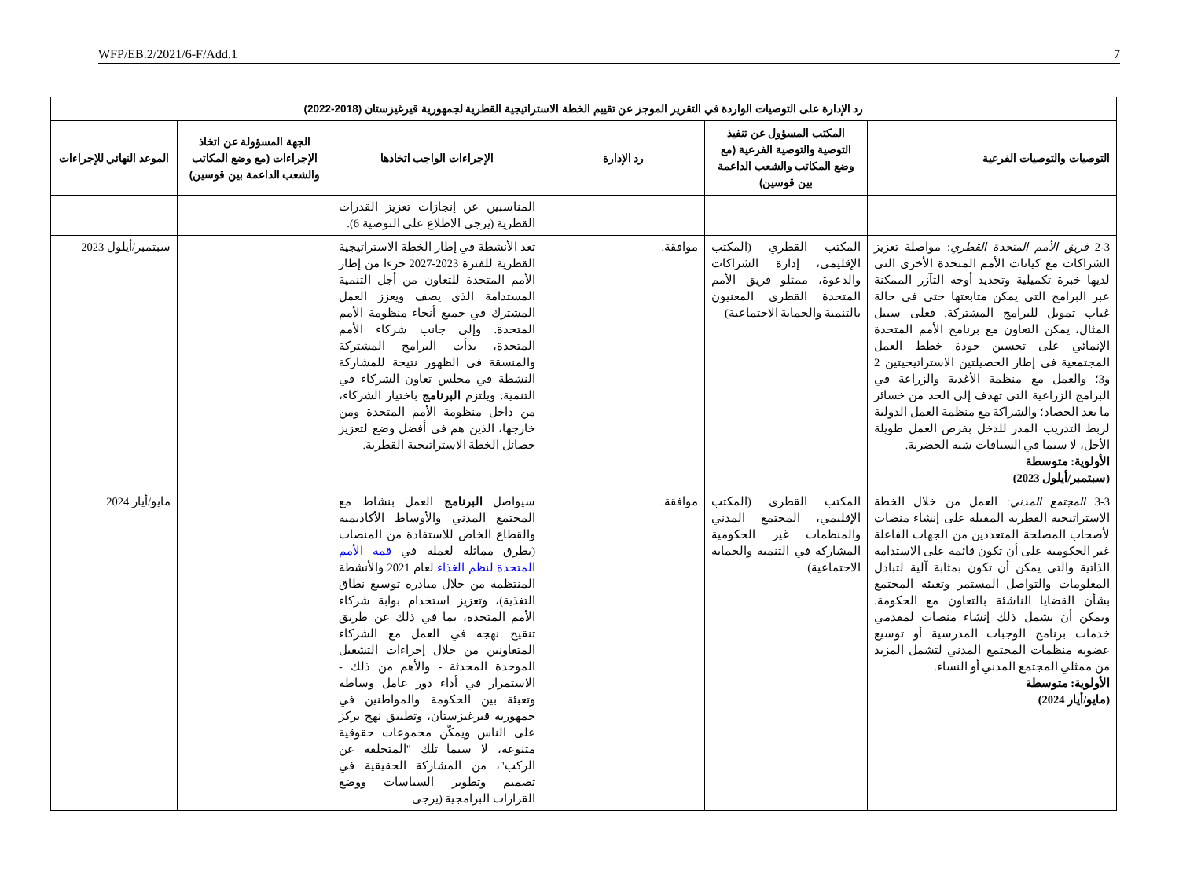WFP/EB.2/2021/6-F/Add.1 7
| رد الإدارة على التوصيات الواردة في التقرير الموجز عن تقييم الخطة الاستراتيجية القطرية لجمهورية قيرغيزستان (2018-2022) | | | | | |
| --- | --- | --- | --- | --- | --- |
| التوصيات والتوصيات الفرعية | المكتب المسؤول عن تنفيذ التوصية والتوصية الفرعية (مع وضع المكاتب والشعب الداعمة بين قوسين) | رد الإدارة | الإجراءات الواجب اتخاذها | الجهة المسؤولة عن اتخاذ الإجراءات (مع وضع المكاتب والشعب الداعمة بين قوسين) | الموعد النهائي للإجراءات |
| | | | المناسبين عن إنجازات تعزيز القدرات القطرية (يرجى الاطلاع على التوصية 6). | | |
| 2-3 فريق الأمم المتحدة القطري : مواصلة تعزيز الشراكات مع كيانات الأمم المتحدة الأخرى التي لديها خبرة تكميلية وتحديد أوجه التآزر الممكنة عبر البرامج التي يمكن متابعتها حتى في حالة غياب تمويل للبرامج المشتركة. فعلى سبيل المثال، يمكن التعاون مع برنامج الأمم المتحدة الإنمائي على تحسين جودة خطط العمل المجتمعية في إطار الحصيلتين الاستراتيجيتين 2 و3؛ والعمل مع منظمة الأغذية والزراعة في البرامج الزراعية التي تهدف إلى الحد من خسائر ما بعد الحصاد؛ والشراكة مع منظمة العمل الدولية لربط التدريب المدر للدخل بفرص العمل طويلة الأجل، لا سيما في السياقات شبه الحضرية. الأولوية: متوسطة (سبتمبر/أيلول 2023) | المكتب القطري (المكتب الإقليمي، إدارة الشراكات والدعوة، ممثلو فريق الأمم المتحدة القطري المعنيون بالتنمية والحماية الاجتماعية) | موافقة. | تعد الأنشطة في إطار الخطة الاستراتيجية القطرية للفترة 2023-2027 جزءا من إطار الأمم المتحدة للتعاون من أجل التنمية المستدامة الذي يصف ويعزز العمل المشترك في جميع أنحاء منظومة الأمم المتحدة. وإلى جانب شركاء الأمم المتحدة، بدأت البرامج المشتركة والمنسقة في الظهور نتيجة للمشاركة النشطة في مجلس تعاون الشركاء في التنمية. ويلتزم البرنامج باختيار الشركاء، من داخل منظومة الأمم المتحدة ومن خارجها، الذين هم في أفضل وضع لتعزيز حصائل الخطة الاستراتيجية القطرية. | | سبتمبر/أيلول 2023 |
| 3-3 المجتمع المدني : العمل من خلال الخطة الاستراتيجية القطرية المقبلة على إنشاء منصات لأصحاب المصلحة المتعددين من الجهات الفاعلة غير الحكومية على أن تكون قائمة على الاستدامة الذاتية والتي يمكن أن تكون بمثابة آلية لتبادل المعلومات والتواصل المستمر وتعبئة المجتمع بشأن القضايا الناشئة بالتعاون مع الحكومة. ويمكن أن يشمل ذلك إنشاء منصات لمقدمي خدمات برنامج الوجبات المدرسية أو توسيع عضوية منظمات المجتمع المدني لتشمل المزيد من ممثلي المجتمع المدني أو النساء. الأولوية: متوسطة (مايو/أيار 2024) | المكتب القطري (المكتب الإقليمي، المجتمع المدني والمنظمات غير الحكومية المشاركة في التنمية والحماية الاجتماعية) | موافقة. | سيواصل البرنامج العمل بنشاط مع المجتمع المدني والأوساط الأكاديمية والقطاع الخاص للاستفادة من المنصات (بطرق مماثلة لعمله في قمة الأمم المتحدة لنظم الغذاء لعام 2021 والأنشطة المنتظمة من خلال مبادرة توسيع نطاق التغذية)، وتعزيز استخدام بوابة شركاء الأمم المتحدة، بما في ذلك عن طريق تنقيح نهجه في العمل مع الشركاء المتعاونين من خلال إجراءات التشغيل الموحدة المحدثة - والأهم من ذلك - الاستمرار في أداء دور عامل وساطة وتعبئة بين الحكومة والمواطنين في جمهورية قيرغيزستان، وتطبيق نهج يركز على الناس ويمكّن مجموعات حقوقية متنوعة، لا سيما تلك "المتخلفة عن الركب"، من المشاركة الحقيقية في تصميم وتطوير السياسات ووضع القرارات البرامجية (يرجى | | مايو/أيار 2024 |